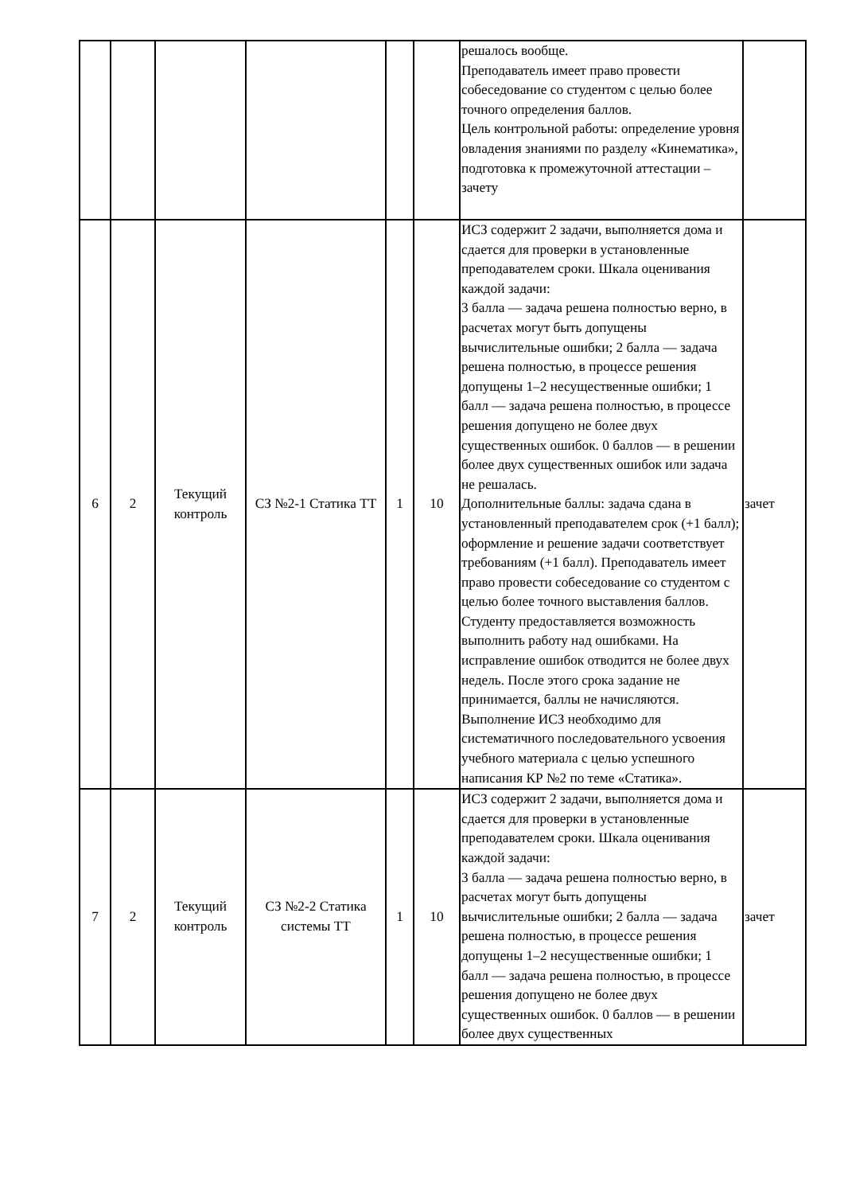| | | | | | | решалось вообще. Преподаватель имеет право провести собеседование со студентом с целью более точного определения баллов. Цель контрольной работы: определение уровня овладения знаниями по разделу «Кинематика», подготовка к промежуточной аттестации – зачету | |
| 6 | 2 | Текущий контроль | СЗ №2-1 Статика ТТ | 1 | 10 | ИСЗ содержит 2 задачи, выполняется дома и сдается для проверки в установленные преподавателем сроки. Шкала оценивания каждой задачи: 3 балла — задача решена полностью верно, в расчетах могут быть допущены вычислительные ошибки; 2 балла — задача решена полностью, в процессе решения допущены 1–2 несущественные ошибки; 1 балл — задача решена полностью, в процессе решения допущено не более двух существенных ошибок. 0 баллов — в решении более двух существенных ошибок или задача не решалась. Дополнительные баллы: задача сдана в установленный преподавателем срок (+1 балл); оформление и решение задачи соответствует требованиям (+1 балл). Преподаватель имеет право провести собеседование со студентом с целью более точного выставления баллов. Студенту предоставляется возможность выполнить работу над ошибками. На исправление ошибок отводится не более двух недель. После этого срока задание не принимается, баллы не начисляются. Выполнение ИСЗ необходимо для систематичного последовательного усвоения учебного материала с целью успешного написания КР №2 по теме «Статика». | зачет |
| 7 | 2 | Текущий контроль | СЗ №2-2 Статика системы ТТ | 1 | 10 | ИСЗ содержит 2 задачи, выполняется дома и сдается для проверки в установленные преподавателем сроки. Шкала оценивания каждой задачи: 3 балла — задача решена полностью верно, в расчетах могут быть допущены вычислительные ошибки; 2 балла — задача решена полностью, в процессе решения допущены 1–2 несущественные ошибки; 1 балл — задача решена полностью, в процессе решения допущено не более двух существенных ошибок. 0 баллов — в решении более двух существенных | зачет |